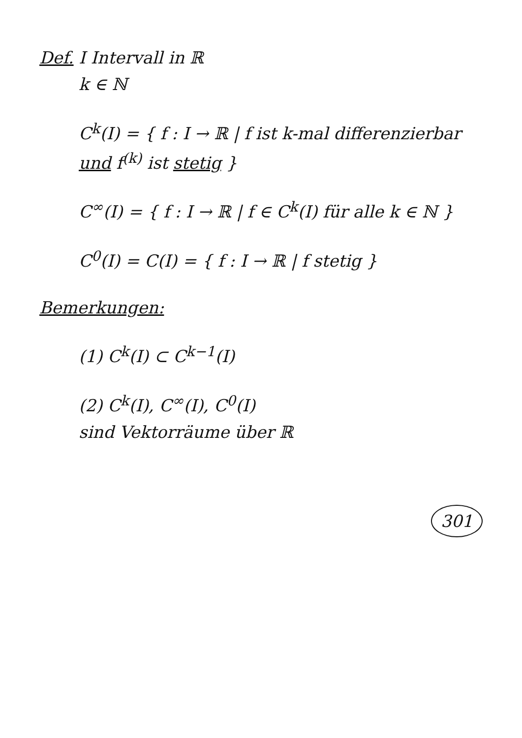Def. I Intervall in ℝ
k ∈ ℕ
C<sup>k</sup>(I) = { f : I → ℝ | f ist k-mal differenzierbar und f<sup>(k)</sup> ist stetig }
C<sup>∞</sup>(I) = { f : I → ℝ | f ∈ C<sup>k</sup>(I) für alle k ∈ ℕ }
C<sup>0</sup>(I) = C(I) = { f : I → ℝ | f stetig }
Bemerkungen:
(1) C<sup>k</sup>(I) ⊂ C<sup>k−1</sup>(I)
(2) C<sup>k</sup>(I), C<sup>∞</sup>(I), C<sup>0</sup>(I)
sind Vektorräume über ℝ
301